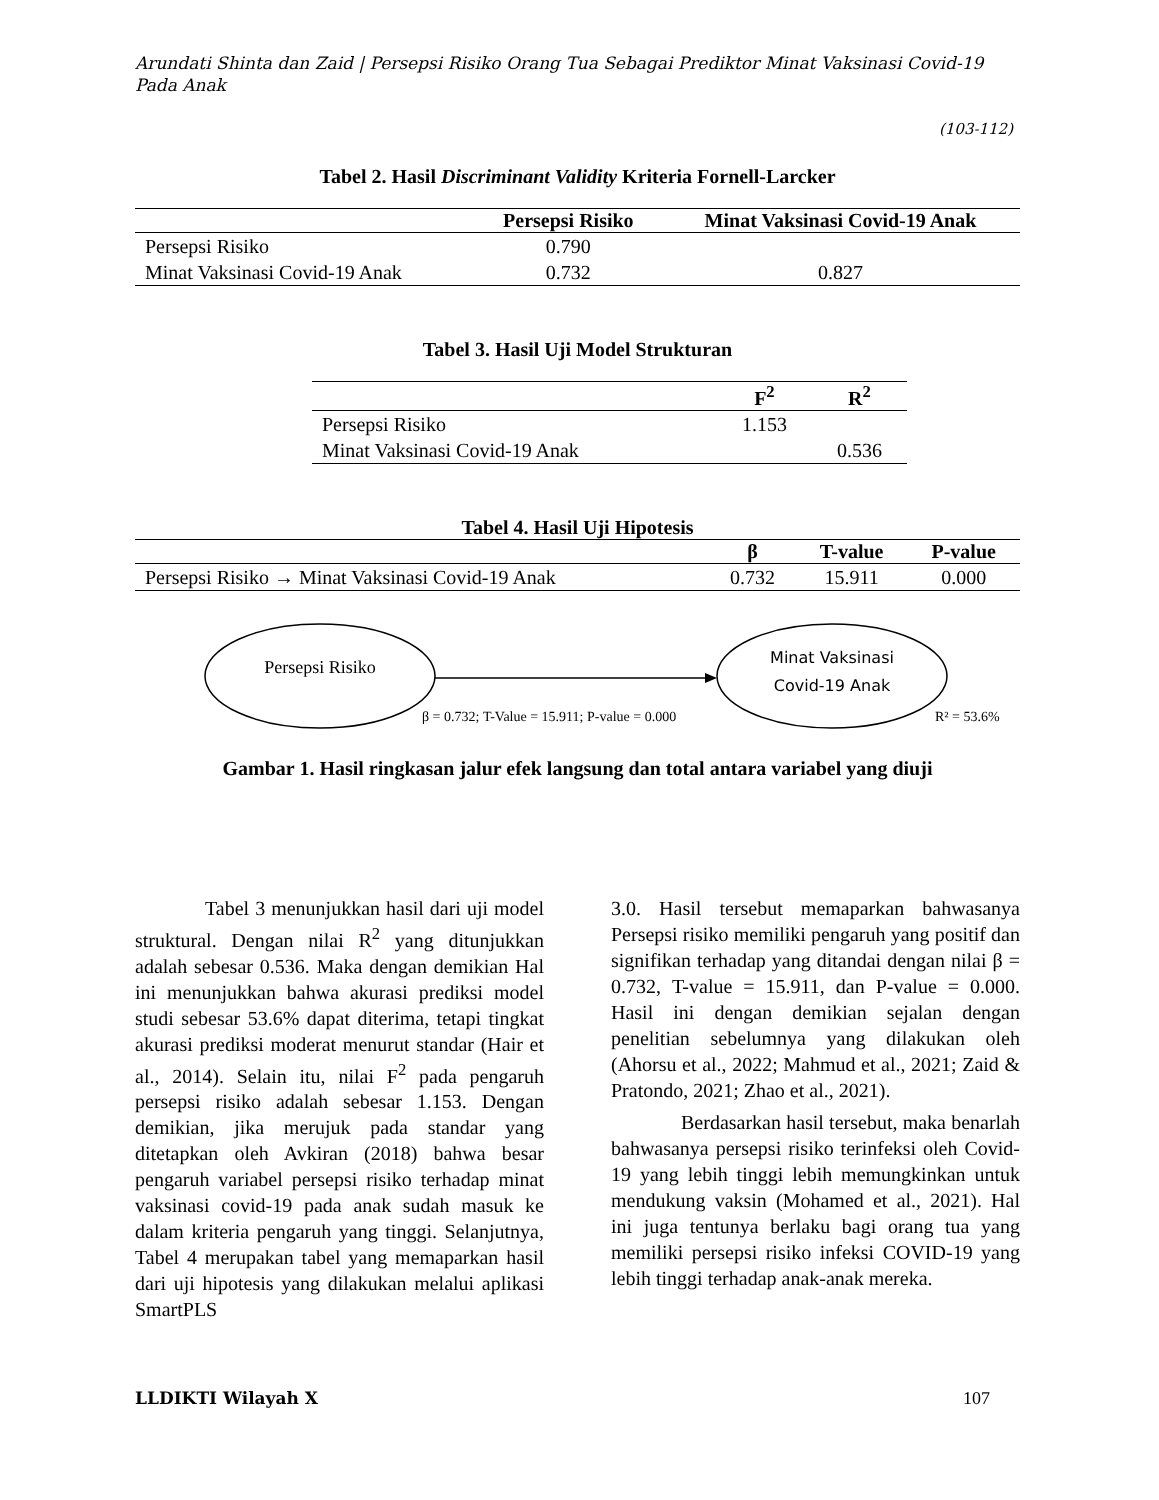Arundati Shinta dan Zaid | Persepsi Risiko Orang Tua Sebagai Prediktor Minat Vaksinasi Covid-19 Pada Anak
(103-112)
Tabel 2. Hasil Discriminant Validity Kriteria Fornell-Larcker
| | Persepsi Risiko | Minat Vaksinasi Covid-19 Anak |
| --- | --- | --- |
| Persepsi Risiko | 0.790 | |
| Minat Vaksinasi Covid-19 Anak | 0.732 | 0.827 |
Tabel 3. Hasil Uji Model Strukturan
| | F<sup>2</sup> | R<sup>2</sup> |
| --- | --- | --- |
| Persepsi Risiko | 1.153 | |
| Minat Vaksinasi Covid-19 Anak | | 0.536 |
Tabel 4. Hasil Uji Hipotesis
| | β | T-value | P-value |
| --- | --- | --- | --- |
| Persepsi Risiko → Minat Vaksinasi Covid-19 Anak | 0.732 | 15.911 | 0.000 |
Persepsi Risiko
Minat Vaksinasi
Covid-19 Anak
β = 0.732; T-Value = 15.911; P-value = 0.000
R² = 53.6%
Gambar 1. Hasil ringkasan jalur efek langsung dan total antara variabel yang diuji
Tabel 3 menunjukkan hasil dari uji model struktural. Dengan nilai R<sup>2</sup> yang ditunjukkan adalah sebesar 0.536. Maka dengan demikian Hal ini menunjukkan bahwa akurasi prediksi model studi sebesar 53.6% dapat diterima, tetapi tingkat akurasi prediksi moderat menurut standar (Hair et al., 2014). Selain itu, nilai F<sup>2</sup> pada pengaruh persepsi risiko adalah sebesar 1.153. Dengan demikian, jika merujuk pada standar yang ditetapkan oleh Avkiran (2018) bahwa besar pengaruh variabel persepsi risiko terhadap minat vaksinasi covid-19 pada anak sudah masuk ke dalam kriteria pengaruh yang tinggi. Selanjutnya, Tabel 4 merupakan tabel yang memaparkan hasil dari uji hipotesis yang dilakukan melalui aplikasi SmartPLS
3.0. Hasil tersebut memaparkan bahwasanya Persepsi risiko memiliki pengaruh yang positif dan signifikan terhadap yang ditandai dengan nilai β = 0.732, T-value = 15.911, dan P-value = 0.000. Hasil ini dengan demikian sejalan dengan penelitian sebelumnya yang dilakukan oleh (Ahorsu et al., 2022; Mahmud et al., 2021; Zaid & Pratondo, 2021; Zhao et al., 2021).
Berdasarkan hasil tersebut, maka benarlah bahwasanya persepsi risiko terinfeksi oleh Covid-19 yang lebih tinggi lebih memungkinkan untuk mendukung vaksin (Mohamed et al., 2021). Hal ini juga tentunya berlaku bagi orang tua yang memiliki persepsi risiko infeksi COVID-19 yang lebih tinggi terhadap anak-anak mereka.
LLDIKTI Wilayah X 107